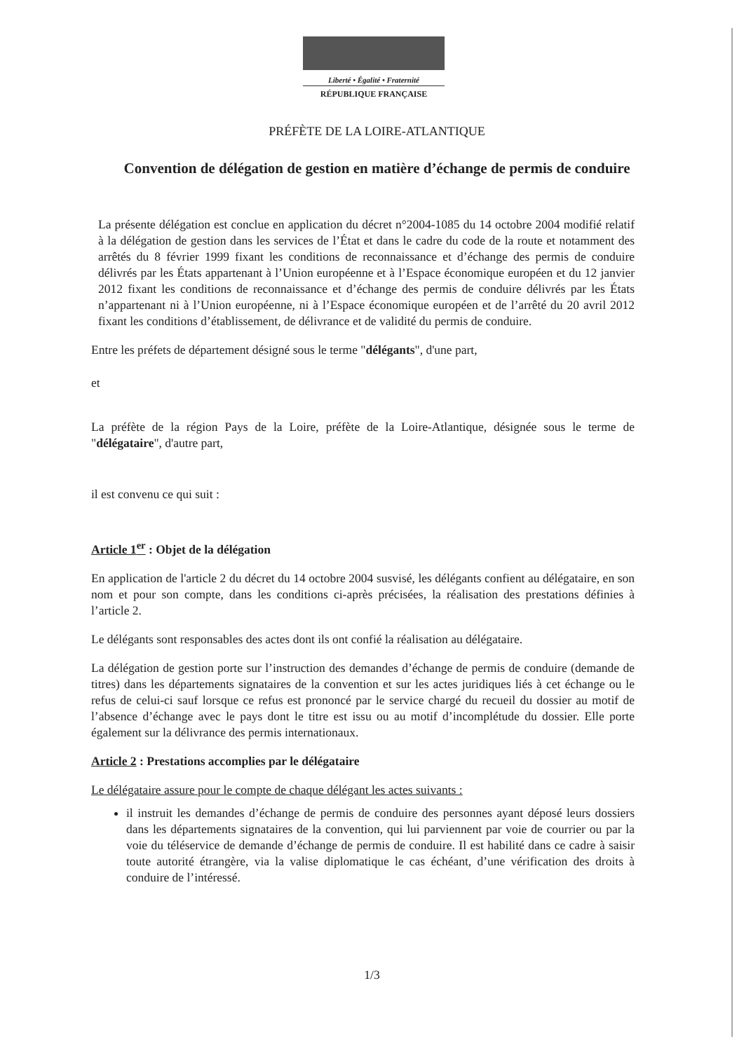Liberté • Égalité • Fraternité
RÉPUBLIQUE FRANÇAISE
PRÉFÈTE DE LA LOIRE-ATLANTIQUE
Convention de délégation de gestion en matière d’échange de permis de conduire
La présente délégation est conclue en application du décret n°2004-1085 du 14 octobre 2004 modifié relatif à la délégation de gestion dans les services de l’État et dans le cadre du code de la route et notamment des arrêtés du 8 février 1999 fixant les conditions de reconnaissance et d’échange des permis de conduire délivrés par les États appartenant à l’Union européenne et à l’Espace économique européen et du 12 janvier 2012 fixant les conditions de reconnaissance et d’échange des permis de conduire délivrés par les États n’appartenant ni à l’Union européenne, ni à l’Espace économique européen et de l’arrêté du 20 avril 2012 fixant les conditions d’établissement, de délivrance et de validité du permis de conduire.
Entre les préfets de département désigné sous le terme "délégants", d'une part,
et
La préfète de la région Pays de la Loire, préfète de la Loire-Atlantique, désignée sous le terme de "délégataire", d'autre part,
il est convenu ce qui suit :
Article 1<sup>er</sup> : Objet de la délégation
En application de l'article 2 du décret du 14 octobre 2004 susvisé, les délégants confient au délégataire, en son nom et pour son compte, dans les conditions ci-après précisées, la réalisation des prestations définies à l’article 2.
Le délégants sont responsables des actes dont ils ont confié la réalisation au délégataire.
La délégation de gestion porte sur l’instruction des demandes d’échange de permis de conduire (demande de titres) dans les départements signataires de la convention et sur les actes juridiques liés à cet échange ou le refus de celui-ci sauf lorsque ce refus est prononcé par le service chargé du recueil du dossier au motif de l’absence d’échange avec le pays dont le titre est issu ou au motif d’incomplétude du dossier. Elle porte également sur la délivrance des permis internationaux.
Article 2 : Prestations accomplies par le délégataire
Le délégataire assure pour le compte de chaque délégant les actes suivants :
il instruit les demandes d’échange de permis de conduire des personnes ayant déposé leurs dossiers dans les départements signataires de la convention, qui lui parviennent par voie de courrier ou par la voie du téléservice de demande d’échange de permis de conduire. Il est habilité dans ce cadre à saisir toute autorité étrangère, via la valise diplomatique le cas échéant, d’une vérification des droits à conduire de l’intéressé.
1/3